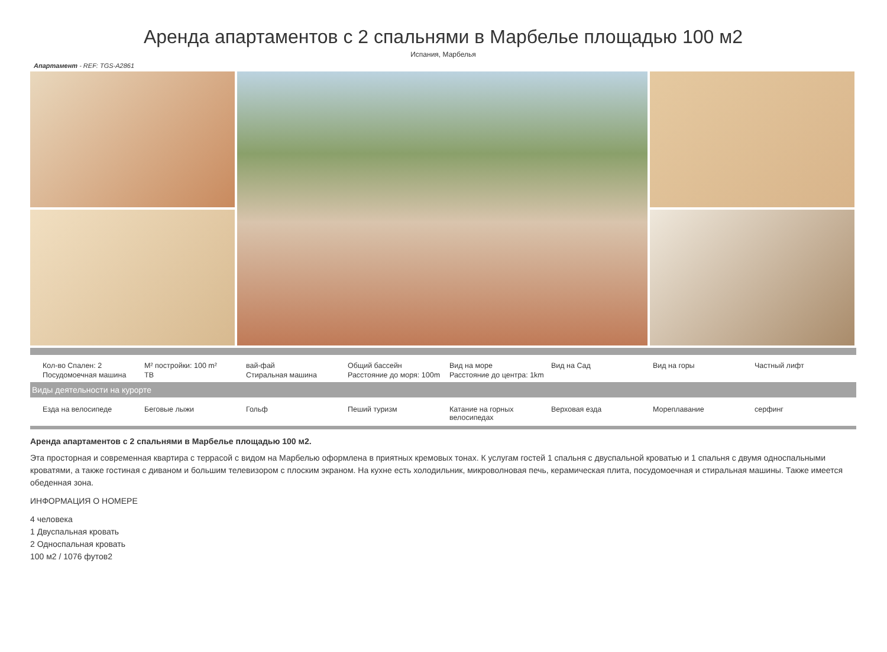Аренда апартаментов с 2 спальнями в Марбелье площадью 100 м2
Испания, Марбелья
Апартамент - REF: TGS-A2861
| Кол-во Спален: 2 | M² постройки: 100 m² | вай-фай | Общий бассейн | Вид на море | Вид на Сад | Вид на горы | Частный лифт |
| Посудомоечная машина | ТВ | Стиральная машина | Расстояние до моря: 100m | Расстояние до центра: 1km | | | |
Виды деятельности на курорте
| Езда на велосипеде | Беговые лыжи | Гольф | Пеший туризм | Катание на горных велосипедах | Верховая езда | Мореплавание | серфинг |
Аренда апартаментов с 2 спальнями в Марбелье площадью 100 м2.
Эта просторная и современная квартира с террасой с видом на Марбелью оформлена в приятных кремовых тонах. К услугам гостей 1 спальня с двуспальной кроватью и 1 спальня с двумя односпальными кроватями, а также гостиная с диваном и большим телевизором с плоским экраном. На кухне есть холодильник, микроволновая печь, керамическая плита, посудомоечная и стиральная машины. Также имеется обеденная зона.
ИНФОРМАЦИЯ О НОМЕРЕ
4 человека
1 Двуспальная кровать
2 Односпальная кровать
100 м2 / 1076 футов2